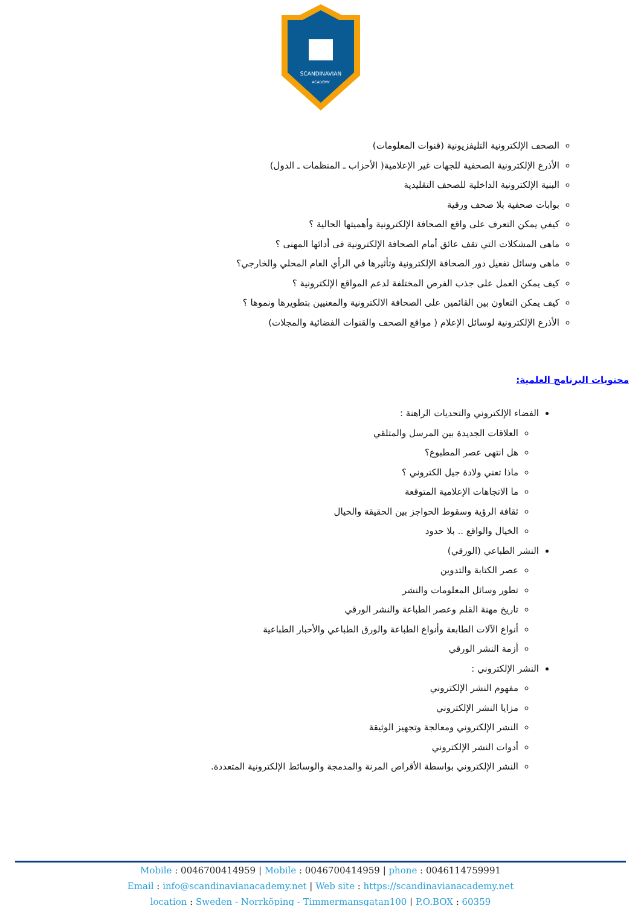SCANDINAVIAN
ACADEMY
الصحف الإلكترونية التليفزيونية (قنوات المعلومات)
الأذرع الإلكترونية الصحفية للجهات غير الإعلامية( الأحزاب ـ المنظمات ـ الدول)
البنية الإلكترونية الداخلية للصحف التقليدية
بوابات صحفية بلا صحف ورقية
كيفي يمكن التعرف على واقع الصحافة الإلكترونية وأهميتها الحالية ؟
ماهى المشكلات التي تقف عائق أمام الصحافة الإلكترونية فى أدائها المهنى ؟
ماهى وسائل تفعيل دور الصحافة الإلكترونية وتأثيرها في الرأي العام المحلي والخارجي؟
كيف يمكن العمل على جذب الفرص المختلفة لدعم المواقع الإلكترونية ؟
كيف يمكن التعاون بين القائمين على الصحافة الالكترونية والمعنيين بتطويرها ونموها ؟
الأذرع الإلكترونية لوسائل الإعلام ( مواقع الصحف والقنوات الفضائية والمجلات)
محتويات البرنامج العلمية:
الفضاء الإلكتروني والتحديات الراهنة :
العلاقات الجديدة بين المرسل والمتلقي
هل انتهى عصر المطبوع؟
ماذا تعني ولادة جيل الكتروني ؟
ما الاتجاهات الإعلامية المتوقعة
ثقافة الرؤية وسقوط الحواجز بين الحقيقة والخيال
الخيال والواقع .. بلا حدود
النشر الطباعي (الورقي)
عصر الكتابة والتدوين
تطور وسائل المعلومات والنشر
تاريخ مهنة القلم وعصر الطباعة والنشر الورقي
أنواع الآلات الطابعة وأنواع الطباعة والورق الطباعي والأحبار الطباعية
أزمة النشر الورقي
النشر الإلكتروني :
مفهوم النشر الإلكتروني
مزايا النشر الإلكتروني
النشر الإلكتروني ومعالجة وتجهيز الوثيقة
أدوات النشر الإلكتروني
النشر الإلكتروني بواسطة الأقراص المرنة والمدمجة والوسائط الإلكترونية المتعددة.
Mobile : 0046700414959 | Mobile : 0046700414959 | phone : 0046114759991
Email : info@scandinavianacademy.net | Web site : https://scandinavianacademy.net
location : Sweden - Norrköping - Timmermansgatan100 | P.O.BOX : 60359